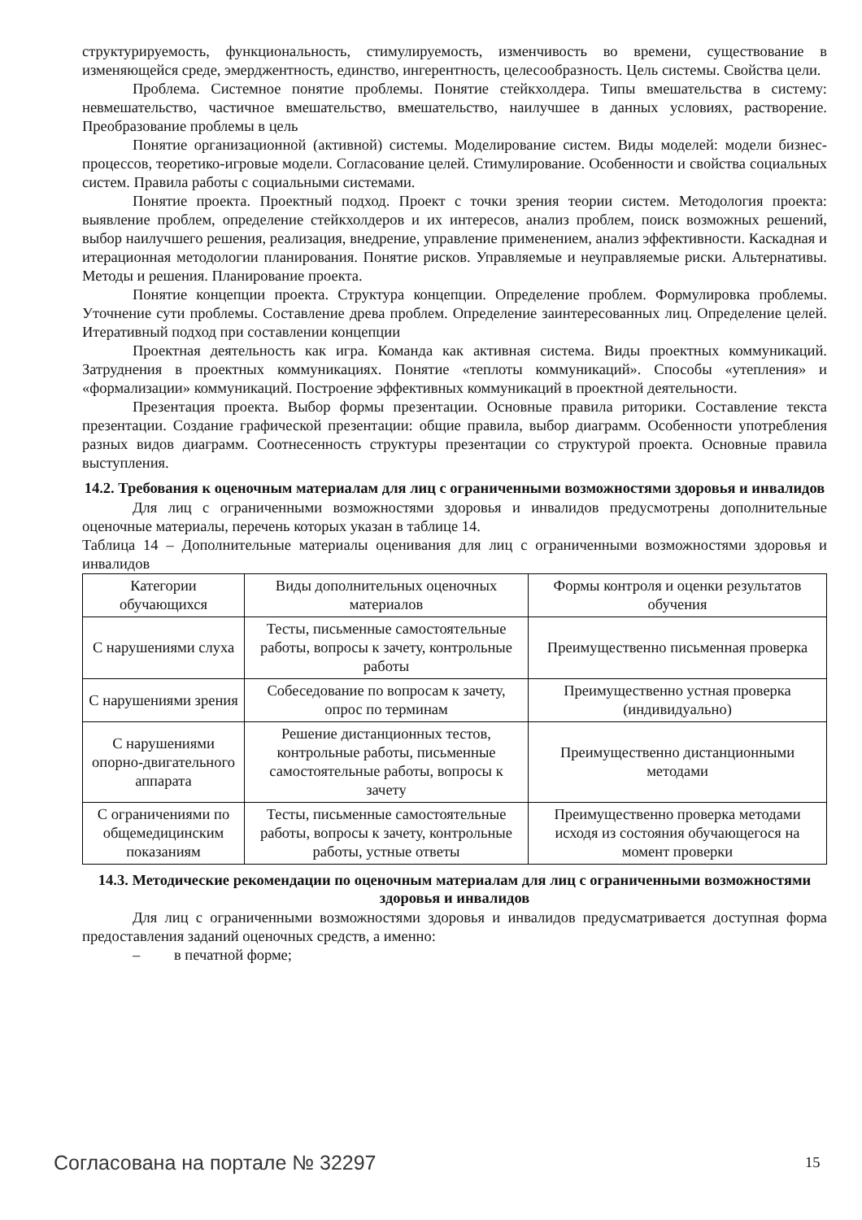структурируемость, функциональность, стимулируемость, изменчивость во времени, существование в изменяющейся среде, эмерджентность, единство, ингерентность, целесообразность. Цель системы. Свойства цели.
Проблема. Системное понятие проблемы. Понятие стейкхолдера. Типы вмешательства в систему: невмешательство, частичное вмешательство, вмешательство, наилучшее в данных условиях, растворение. Преобразование проблемы в цель
Понятие организационной (активной) системы. Моделирование систем. Виды моделей: модели бизнес-процессов, теоретико-игровые модели. Согласование целей. Стимулирование. Особенности и свойства социальных систем. Правила работы с социальными системами.
Понятие проекта. Проектный подход. Проект с точки зрения теории систем. Методология проекта: выявление проблем, определение стейкхолдеров и их интересов, анализ проблем, поиск возможных решений, выбор наилучшего решения, реализация, внедрение, управление применением, анализ эффективности. Каскадная и итерационная методологии планирования. Понятие рисков. Управляемые и неуправляемые риски. Альтернативы. Методы и решения. Планирование проекта.
Понятие концепции проекта. Структура концепции. Определение проблем. Формулировка проблемы. Уточнение сути проблемы. Составление древа проблем. Определение заинтересованных лиц. Определение целей. Итеративный подход при составлении концепции
Проектная деятельность как игра. Команда как активная система. Виды проектных коммуникаций. Затруднения в проектных коммуникациях. Понятие «теплоты коммуникаций». Способы «утепления» и «формализации» коммуникаций. Построение эффективных коммуникаций в проектной деятельности.
Презентация проекта. Выбор формы презентации. Основные правила риторики. Составление текста презентации. Создание графической презентации: общие правила, выбор диаграмм. Особенности употребления разных видов диаграмм. Соотнесенность структуры презентации со структурой проекта. Основные правила выступления.
14.2. Требования к оценочным материалам для лиц с ограниченными возможностями здоровья и инвалидов
Для лиц с ограниченными возможностями здоровья и инвалидов предусмотрены дополнительные оценочные материалы, перечень которых указан в таблице 14.
Таблица 14 – Дополнительные материалы оценивания для лиц с ограниченными возможностями здоровья и инвалидов
| Категории обучающихся | Виды дополнительных оценочных материалов | Формы контроля и оценки результатов обучения |
| С нарушениями слуха | Тесты, письменные самостоятельные работы, вопросы к зачету, контрольные работы | Преимущественно письменная проверка |
| С нарушениями зрения | Собеседование по вопросам к зачету, опрос по терминам | Преимущественно устная проверка (индивидуально) |
| С нарушениями опорно-двигательного аппарата | Решение дистанционных тестов, контрольные работы, письменные самостоятельные работы, вопросы к зачету | Преимущественно дистанционными методами |
| С ограничениями по общемедицинским показаниям | Тесты, письменные самостоятельные работы, вопросы к зачету, контрольные работы, устные ответы | Преимущественно проверка методами исходя из состояния обучающегося на момент проверки |
14.3. Методические рекомендации по оценочным материалам для лиц с ограниченными возможностями здоровья и инвалидов
Для лиц с ограниченными возможностями здоровья и инвалидов предусматривается доступная форма предоставления заданий оценочных средств, а именно:
– в печатной форме;
Согласована на портале № 32297 15